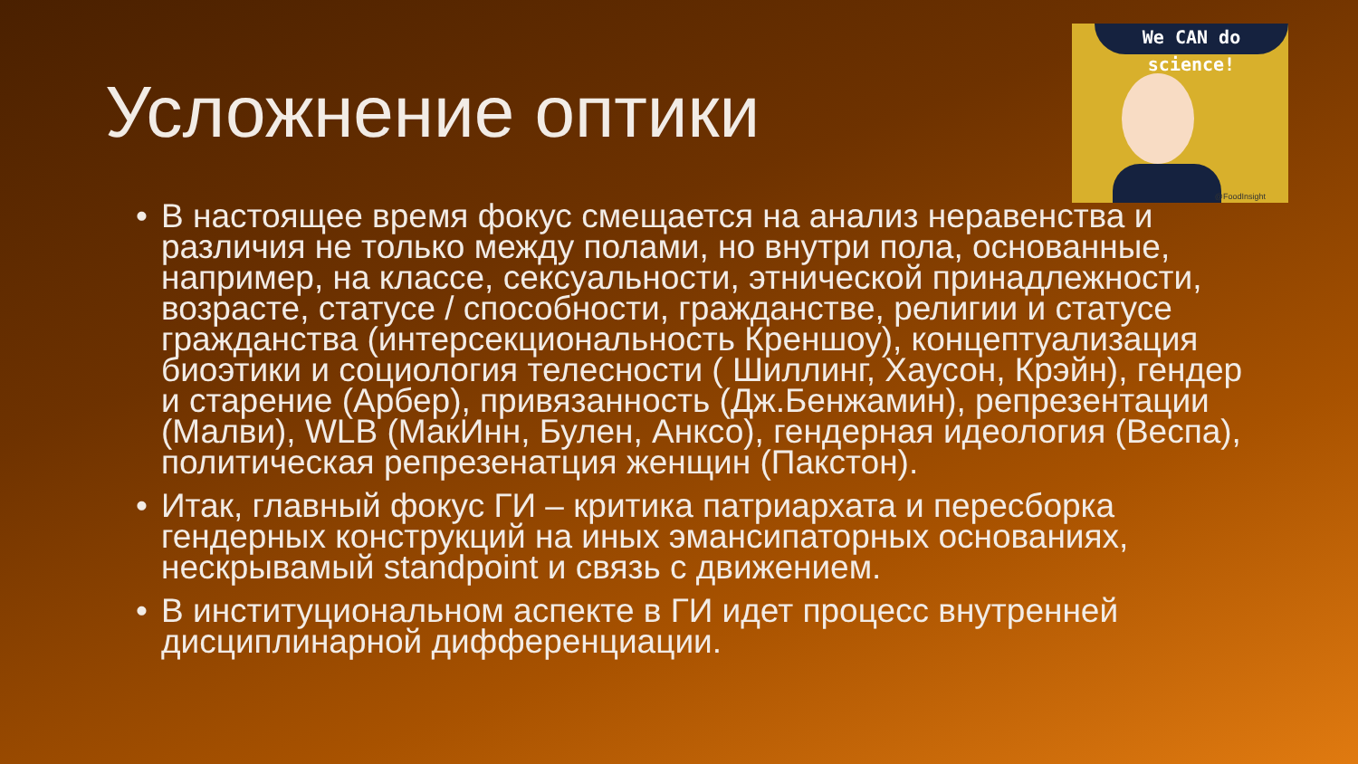We CAN do science!
@FoodInsight
Усложнение оптики
• В настоящее время фокус смещается на анализ неравенства и различия не только между полами, но внутри пола, основанные, например, на классе, сексуальности, этнической принадлежности, возрасте, статусе / способности, гражданстве, религии и статусе гражданства (интерсекциональность Креншоу), концептуализация биоэтики и социология телесности ( Шиллинг, Хаусон, Крэйн), гендер и старение (Арбер), привязанность (Дж.Бенжамин), репрезентации (Малви), WLB (МакИнн, Булен, Анксо), гендерная идеология (Веспа), политическая репрезенатция женщин (Пакстон).
• Итак, главный фокус ГИ – критика патриархата и пересборка гендерных конструкций на иных эмансипаторных основаниях, нескрывамый standpoint и связь с движением.
• В институциональном аспекте в ГИ идет процесс внутренней дисциплинарной дифференциации.